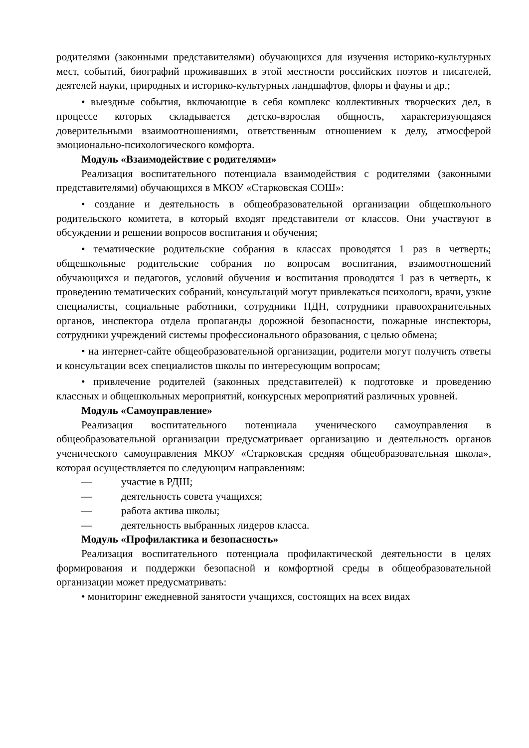родителями (законными представителями) обучающихся для изучения историко-культурных мест, событий, биографий проживавших в этой местности российских поэтов и писателей, деятелей науки, природных и историко-культурных ландшафтов, флоры и фауны и др.;
• выездные события, включающие в себя комплекс коллективных творческих дел, в процессе которых складывается детско-взрослая общность, характеризующаяся доверительными взаимоотношениями, ответственным отношением к делу, атмосферой эмоционально-психологического комфорта.
Модуль «Взаимодействие с родителями»
Реализация воспитательного потенциала взаимодействия с родителями (законными представителями) обучающихся в МКОУ «Старковская СОШ»:
• создание и деятельность в общеобразовательной организации общешкольного родительского комитета, в который входят представители от классов. Они участвуют в обсуждении и решении вопросов воспитания и обучения;
• тематические родительские собрания в классах проводятся 1 раз в четверть; общешкольные родительские собрания по вопросам воспитания, взаимоотношений обучающихся и педагогов, условий обучения и воспитания проводятся 1 раз в четверть, к проведению тематических собраний, консультаций могут привлекаться психологи, врачи, узкие специалисты, социальные работники, сотрудники ПДН, сотрудники правоохранительных органов, инспектора отдела пропаганды дорожной безопасности, пожарные инспекторы, сотрудники учреждений системы профессионального образования, с целью обмена;
• на интернет-сайте общеобразовательной организации, родители могут получить ответы и консультации всех специалистов школы по интересующим вопросам;
• привлечение родителей (законных представителей) к подготовке и проведению классных и общешкольных мероприятий, конкурсных мероприятий различных уровней.
Модуль «Самоуправление»
Реализация воспитательного потенциала ученического самоуправления в общеобразовательной организации предусматривает организацию и деятельность органов ученического самоуправления МКОУ «Старковская средняя общеобразовательная школа», которая осуществляется по следующим направлениям:
— участие в РДШ;
— деятельность совета учащихся;
— работа актива школы;
— деятельность выбранных лидеров класса.
Модуль «Профилактика и безопасность»
Реализация воспитательного потенциала профилактической деятельности в целях формирования и поддержки безопасной и комфортной среды в общеобразовательной организации может предусматривать:
• мониторинг ежедневной занятости учащихся, состоящих на всех видах